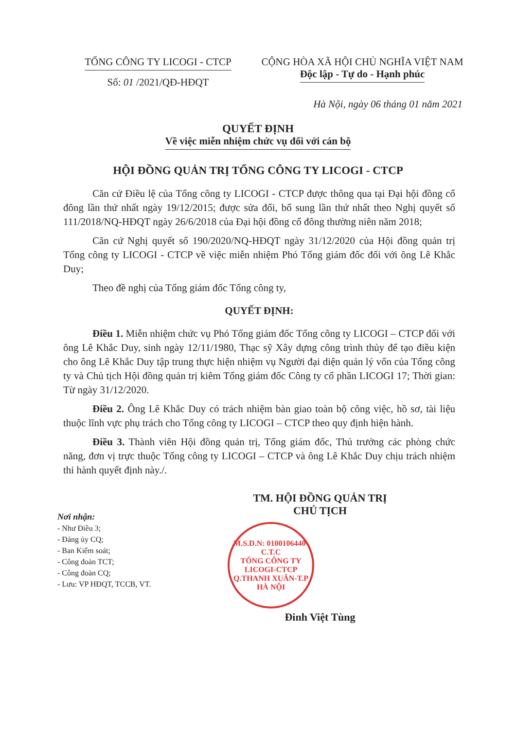TỔNG CÔNG TY LICOGI - CTCP
Số: 01 /2021/QĐ-HĐQT
CỘNG HÒA XÃ HỘI CHỦ NGHĨA VIỆT NAM
Độc lập - Tự do - Hạnh phúc
Hà Nội, ngày 06 tháng 01 năm 2021
QUYẾT ĐỊNH
Về việc miễn nhiệm chức vụ đối với cán bộ
HỘI ĐỒNG QUẢN TRỊ TỔNG CÔNG TY LICOGI - CTCP
Căn cứ Điều lệ của Tổng công ty LICOGI - CTCP được thông qua tại Đại hội đồng cổ đông lần thứ nhất ngày 19/12/2015; được sửa đổi, bổ sung lần thứ nhất theo Nghị quyết số 111/2018/NQ-HĐQT ngày 26/6/2018 của Đại hội đồng cổ đông thường niên năm 2018;
Căn cứ Nghị quyết số 190/2020/NQ-HĐQT ngày 31/12/2020 của Hội đồng quản trị Tổng công ty LICOGI - CTCP về việc miễn nhiệm Phó Tổng giám đốc đối với ông Lê Khắc Duy;
Theo đề nghị của Tổng giám đốc Tổng công ty,
QUYẾT ĐỊNH:
Điều 1. Miễn nhiệm chức vụ Phó Tổng giám đốc Tổng công ty LICOGI – CTCP đối với ông Lê Khắc Duy, sinh ngày 12/11/1980, Thạc sỹ Xây dựng công trình thủy để tạo điều kiện cho ông Lê Khắc Duy tập trung thực hiện nhiệm vụ Người đại diện quản lý vốn của Tổng công ty và Chủ tịch Hội đồng quản trị kiêm Tổng giám đốc Công ty cổ phần LICOGI 17; Thời gian: Từ ngày 31/12/2020.
Điều 2. Ông Lê Khắc Duy có trách nhiệm bàn giao toàn bộ công việc, hồ sơ, tài liệu thuộc lĩnh vực phụ trách cho Tổng công ty LICOGI – CTCP theo quy định hiện hành.
Điều 3. Thành viên Hội đồng quản trị, Tổng giám đốc, Thủ trưởng các phòng chức năng, đơn vị trực thuộc Tổng công ty LICOGI – CTCP và ông Lê Khắc Duy chịu trách nhiệm thi hành quyết định này./.
Nơi nhận:
- Như Điều 3;
- Đảng ủy CQ;
- Ban Kiểm soát;
- Công đoàn TCT;
- Công đoàn CQ;
- Lưu: VP HĐQT, TCCB, VT.
TM. HỘI ĐỒNG QUẢN TRỊ
CHỦ TỊCH
M.S.D.N: 0100106440-C.T.C
TỔNG CÔNG TY
LICOGI-CTCP
Q.THANH XUÂN-T.P HÀ NỘI
Đinh Việt Tùng